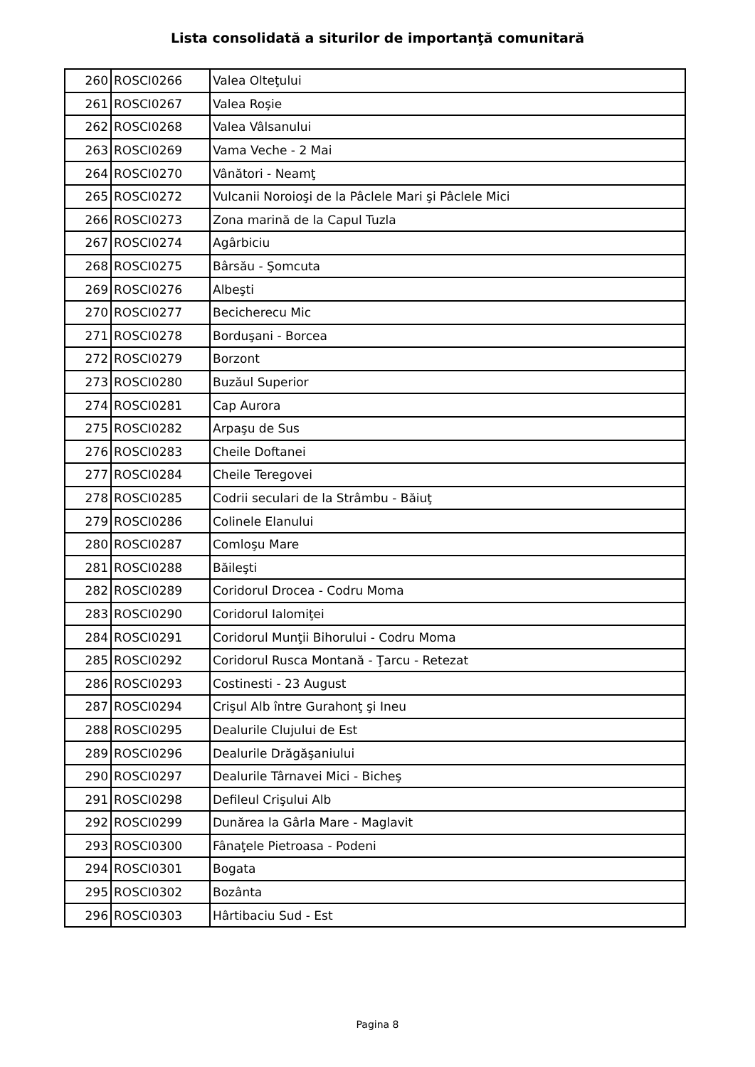Lista consolidată a siturilor de importanţă comunitară
| 260 | ROSCI0266 | Valea Olteţului |
| 261 | ROSCI0267 | Valea Roşie |
| 262 | ROSCI0268 | Valea Vâlsanului |
| 263 | ROSCI0269 | Vama Veche - 2 Mai |
| 264 | ROSCI0270 | Vânători - Neamţ |
| 265 | ROSCI0272 | Vulcanii Noroioşi de la Pâclele Mari şi Pâclele Mici |
| 266 | ROSCI0273 | Zona marină de la Capul Tuzla |
| 267 | ROSCI0274 | Agârbiciu |
| 268 | ROSCI0275 | Bârsău - Şomcuta |
| 269 | ROSCI0276 | Albeşti |
| 270 | ROSCI0277 | Becicherecu Mic |
| 271 | ROSCI0278 | Borduşani - Borcea |
| 272 | ROSCI0279 | Borzont |
| 273 | ROSCI0280 | Buzăul Superior |
| 274 | ROSCI0281 | Cap Aurora |
| 275 | ROSCI0282 | Arpaşu de Sus |
| 276 | ROSCI0283 | Cheile Doftanei |
| 277 | ROSCI0284 | Cheile Teregovei |
| 278 | ROSCI0285 | Codrii seculari de la Strâmbu - Băiuţ |
| 279 | ROSCI0286 | Colinele Elanului |
| 280 | ROSCI0287 | Comloşu Mare |
| 281 | ROSCI0288 | Băileşti |
| 282 | ROSCI0289 | Coridorul Drocea - Codru Moma |
| 283 | ROSCI0290 | Coridorul Ialomiţei |
| 284 | ROSCI0291 | Coridorul Munţii Bihorului - Codru Moma |
| 285 | ROSCI0292 | Coridorul Rusca Montană - Ţarcu - Retezat |
| 286 | ROSCI0293 | Costinesti - 23 August |
| 287 | ROSCI0294 | Crişul Alb între Gurahonţ şi Ineu |
| 288 | ROSCI0295 | Dealurile Clujului de Est |
| 289 | ROSCI0296 | Dealurile Drăgăşaniului |
| 290 | ROSCI0297 | Dealurile Târnavei Mici - Bicheş |
| 291 | ROSCI0298 | Defileul Crişului Alb |
| 292 | ROSCI0299 | Dunărea la Gârla Mare - Maglavit |
| 293 | ROSCI0300 | Fânaţele Pietroasa - Podeni |
| 294 | ROSCI0301 | Bogata |
| 295 | ROSCI0302 | Bozânta |
| 296 | ROSCI0303 | Hârtibaciu Sud - Est |
Pagina 8